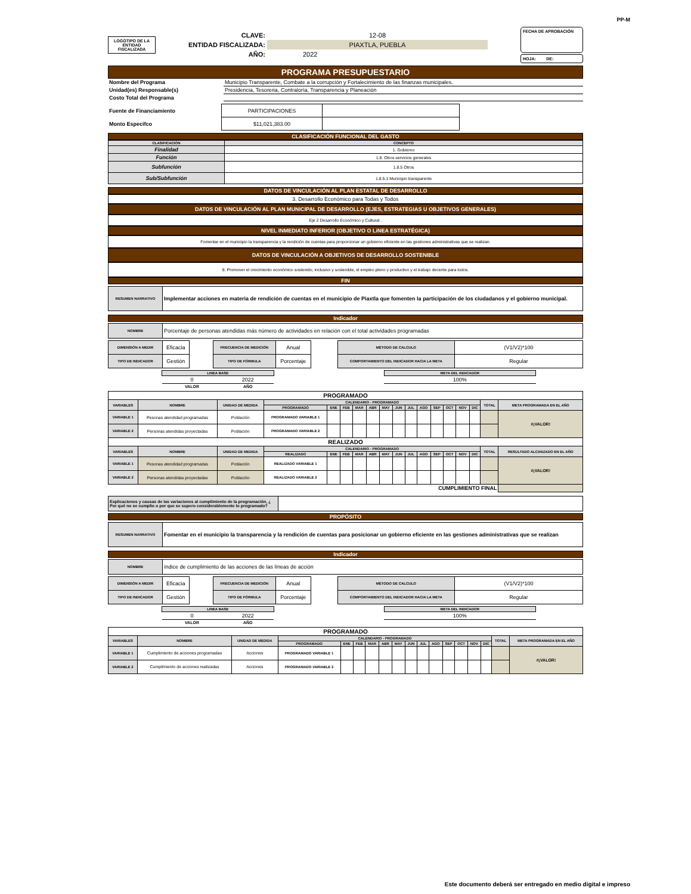PP-M
LOGOTIPO DE LA ENTIDAD FISCALIZADA
CLAVE: 12-08
ENTIDAD FISCALIZADA: PIAXTLA, PUEBLA
AÑO: 2022
FECHA DE APROBACIÓN
HOJA: DE:
PROGRAMA PRESUPUESTARIO
| Nombre del Programa | Municipio Transparente, Combate a la corrupción y Fortalecimiento de las finanzas municipales. |
| Unidad(es) Responsable(s) | Presidencia, Tesoreria, Contraloría, Transparencia y Planeación |
| Costo Total del Programa | |
| Fuente de Financiamiento | PARTICIPACIONES | |
| Monto Especifco | $11,021,383.00 | |
CLASIFICACIÓN FUNCIONAL DEL GASTO
| CLASIFICACIÓN | CONCEPTO |
| --- | --- |
| Finalidad | 1. Gobierno |
| Función | 1.8. Otros servicios generales |
| Subfunción | 1.8.5 Otros |
| Sub/Subfunción | 1.8.5.1 Municipio transparente |
DATOS DE VINCULACIÓN AL PLAN ESTATAL DE DESARROLLO
3. Desarrollo Económico para Todas y Todos
DATOS DE VINCULACIÓN AL PLAN MUNICIPAL DE DESARROLLO (EJES, ESTRATEGIAS U OBJETIVOS GENERALES)
Eje 2 Desarrollo Económico y Cultural .
NIVEL INMEDIATO INFERIOR (OBJETIVO O LíNEA ESTRATÉGICA)
Fomentar en el municipio la transparencia y la rendición de cuentas para proporcionar un gobierno eficiente en las gestiones administrativas que se realizan.
DATOS DE VINCULACIÓN A OBJETIVOS DE DESARROLLO SOSTENIBLE
8. Promover el crecimiento económico sostenido, inclusivo y sostenible, el empleo pleno y productivo y el trabajo decente para todos.
FIN
| RESUMEN NARRATIVO | Implementar acciones en materia de rendición de cuentas en el municipio de Piaxtla que fomenten la participación de los ciudadanos y el gobierno municipal. |
Indicador
| NOMBRE | Porcentaje de personas atendidas más número de actividades en relación con el total actividades programadas |
| DIMENSIÓN A MEDIR | Eficacia | | FRECUENCIA DE MEDICIÓN | Anual | | MÉTODO DE CALCULO | (V1/V2)*100 |
| TIPO DE INDICADOR | Gestión | | TIPO DE FÓRMULA | Porcentaje | | COMPORTAMIENTO DEL INDICADOR HACIA LA META | Regular |
| | LINEA BASE | | | META DEL INDICADOR | |
| | 0 | 2022 | | 100% | |
| | VALOR | AÑO | | | |
| PROGRAMADO | | | | | | | | | | | | | | | | | |
| VARIABLES | NOMBRE | UNIDAD DE MEDIDA | CALENDARIO - PROGRAMADO | | | | | | | | | | | | | TOTAL | META PROGRAMADA EN EL AÑO |
| | | | PROGRAMADO | ENE | FEB | MAR | ABR | MAY | JUN | JUL | AGO | SEP | OCT | NOV | DIC | | |
| VARIABLE 1 | Pesonas atendidad programadas | Población | PROGRAMADO VARIABLE 1 | | | | | | | | | | | | | | #¡VALOR! |
| VARIABLE 2 | Personas atendidas proyectadas | Población | PROGRAMADO VARIABLE 2 | | | | | | | | | | | | | | |
| REALIZADO | | | | | | | | | | | | | | | | | |
| VARIABLES | NOMBRE | UNIDAD DE MEDIDA | CALENDARIO - PROGRAMADO | | | | | | | | | | | | | TOTAL | RESULTADO ALCANZADO EN EL AÑO |
| | | | REALIZADO | ENE | FEB | MAR | ABR | MAY | JUN | JUL | AGO | SEP | OCT | NOV | DIC | | |
| VARIABLE 1 | Pesonas atendidad programadas | Población | REALIZADO VARIABLE 1 | | | | | | | | | | | | | | #¡VALOR! |
| VARIABLE 2 | Personas atendidas proyectadas | Población | REALIZADO VARIABLE 2 | | | | | | | | | | | | | | |
| CUMPLIMIENTO FINAL | | | | | | | | | | | | | | | | | |
| Explicaciones y causas de las variaciones al cumplimiento de la programación, ¿ Por qué no se cumplio o por que se supero considerablemente lo programado? | |
PROPÓSITO
| RESUMEN NARRATIVO | Fomentar en el municipio la transparencia y la rendición de cuentas para posicionar un gobierno eficiente en las gestiones administrativas que se realizan |
Indicador
| NOMBRE | índice de cumplimiento de las acciones de las líneas de acción |
| DIMENSIÓN A MEDIR | Eficacia | | FRECUENCIA DE MEDICIÓN | Anual | | MÉTODO DE CALCULO | (V1/V2)*100 |
| TIPO DE INDICADOR | Gestión | | TIPO DE FÓRMULA | Porcentaje | | COMPORTAMIENTO DEL INDICADOR HACIA LA META | Regular |
| | LINEA BASE | | | META DEL INDICADOR | |
| | 0 | 2022 | | 100% | |
| | VALOR | AÑO | | | |
| PROGRAMADO | | | | | | | | | | | | | | | | | |
| VARIABLES | NOMBRE | UNIDAD DE MEDIDA | CALENDARIO - PROGRAMADO | | | | | | | | | | | | | TOTAL | META PROGRAMADA EN EL AÑO |
| | | | PROGRAMADO | ENE | FEB | MAR | ABR | MAY | JUN | JUL | AGO | SEP | OCT | NOV | DIC | | |
| VARIABLE 1 | Cumplimiento de acciones programadas | Acciones | PROGRAMADO VARIABLE 1 | | | | | | | | | | | | | | #¡VALOR! |
| VARIABLE 2 | Cumplimiento de acciones realizadas | Acciones | PROGRAMADO VARIABLE 2 | | | | | | | | | | | | | | |
Este documento deberá ser entregado en medio digital e impreso